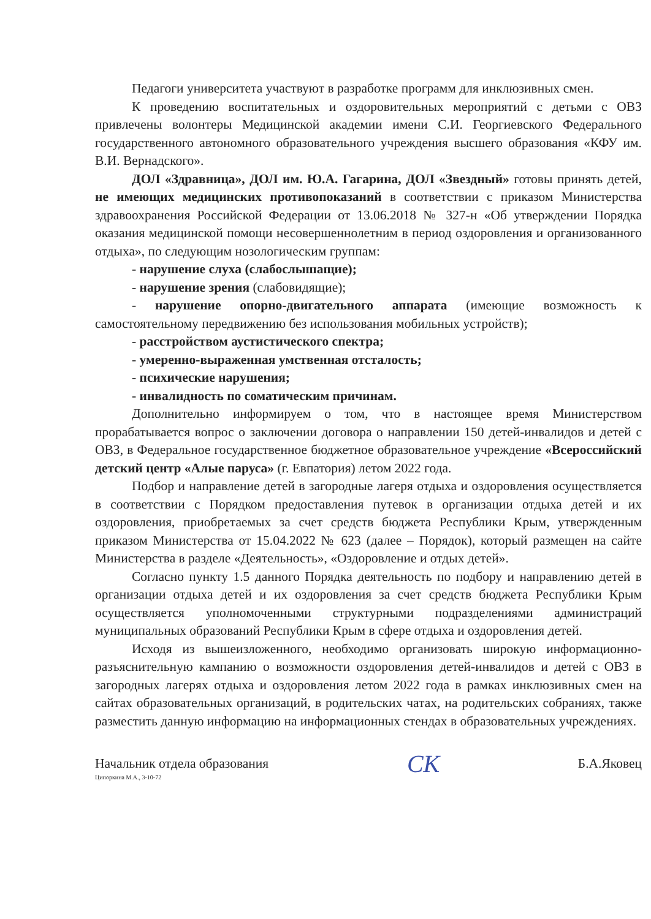Педагоги университета участвуют в разработке программ для инклюзивных смен.
К проведению воспитательных и оздоровительных мероприятий с детьми с ОВЗ привлечены волонтеры Медицинской академии имени С.И. Георгиевского Федерального государственного автономного образовательного учреждения высшего образования «КФУ им. В.И. Вернадского».
ДОЛ «Здравница», ДОЛ им. Ю.А. Гагарина, ДОЛ «Звездный» готовы принять детей, не имеющих медицинских противопоказаний в соответствии с приказом Министерства здравоохранения Российской Федерации от 13.06.2018 № 327-н «Об утверждении Порядка оказания медицинской помощи несовершеннолетним в период оздоровления и организованного отдыха», по следующим нозологическим группам:
- нарушение слуха (слабослышащие);
- нарушение зрения (слабовидящие);
- нарушение опорно-двигательного аппарата (имеющие возможность к самостоятельному передвижению без использования мобильных устройств);
- расстройством аустистического спектра;
- умеренно-выраженная умственная отсталость;
- психические нарушения;
- инвалидность по соматическим причинам.
Дополнительно информируем о том, что в настоящее время Министерством прорабатывается вопрос о заключении договора о направлении 150 детей-инвалидов и детей с ОВЗ, в Федеральное государственное бюджетное образовательное учреждение «Всероссийский детский центр «Алые паруса» (г. Евпатория) летом 2022 года.
Подбор и направление детей в загородные лагеря отдыха и оздоровления осуществляется в соответствии с Порядком предоставления путевок в организации отдыха детей и их оздоровления, приобретаемых за счет средств бюджета Республики Крым, утвержденным приказом Министерства от 15.04.2022 № 623 (далее – Порядок), который размещен на сайте Министерства в разделе «Деятельность», «Оздоровление и отдых детей».
Согласно пункту 1.5 данного Порядка деятельность по подбору и направлению детей в организации отдыха детей и их оздоровления за счет средств бюджета Республики Крым осуществляется уполномоченными структурными подразделениями администраций муниципальных образований Республики Крым в сфере отдыха и оздоровления детей.
Исходя из вышеизложенного, необходимо организовать широкую информационно-разъяснительную кампанию о возможности оздоровления детей-инвалидов и детей с ОВЗ в загородных лагерях отдыха и оздоровления летом 2022 года в рамках инклюзивных смен на сайтах образовательных организаций, в родительских чатах, на родительских собраниях, также разместить данную информацию на информационных стендах в образовательных учреждениях.
Начальник отдела образования СК Б.А.Яковец
Ципоркина М.А., 3-10-72